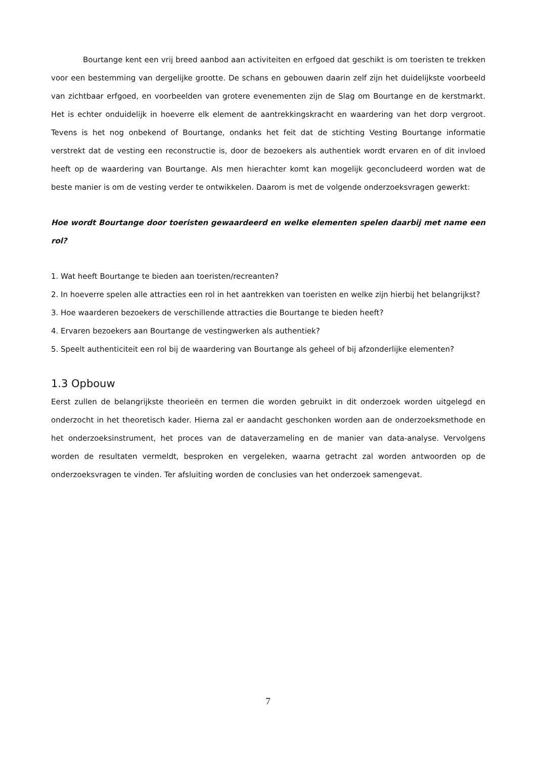Bourtange kent een vrij breed aanbod aan activiteiten en erfgoed dat geschikt is om toeristen te trekken voor een bestemming van dergelijke grootte. De schans en gebouwen daarin zelf zijn het duidelijkste voorbeeld van zichtbaar erfgoed, en voorbeelden van grotere evenementen zijn de Slag om Bourtange en de kerstmarkt. Het is echter onduidelijk in hoeverre elk element de aantrekkingskracht en waardering van het dorp vergroot. Tevens is het nog onbekend of Bourtange, ondanks het feit dat de stichting Vesting Bourtange informatie verstrekt dat de vesting een reconstructie is, door de bezoekers als authentiek wordt ervaren en of dit invloed heeft op de waardering van Bourtange. Als men hierachter komt kan mogelijk geconcludeerd worden wat de beste manier is om de vesting verder te ontwikkelen. Daarom is met de volgende onderzoeksvragen gewerkt:
Hoe wordt Bourtange door toeristen gewaardeerd en welke elementen spelen daarbij met name een rol?
1. Wat heeft Bourtange te bieden aan toeristen/recreanten?
2. In hoeverre spelen alle attracties een rol in het aantrekken van toeristen en welke zijn hierbij het belangrijkst?
3. Hoe waarderen bezoekers de verschillende attracties die Bourtange te bieden heeft?
4. Ervaren bezoekers aan Bourtange de vestingwerken als authentiek?
5. Speelt authenticiteit een rol bij de waardering van Bourtange als geheel of bij afzonderlijke elementen?
1.3 Opbouw
Eerst zullen de belangrijkste theorieën en termen die worden gebruikt in dit onderzoek worden uitgelegd en onderzocht in het theoretisch kader. Hierna zal er aandacht geschonken worden aan de onderzoeksmethode en het onderzoeksinstrument, het proces van de dataverzameling en de manier van data-analyse. Vervolgens worden de resultaten vermeldt, besproken en vergeleken, waarna getracht zal worden antwoorden op de onderzoeksvragen te vinden. Ter afsluiting worden de conclusies van het onderzoek samengevat.
7